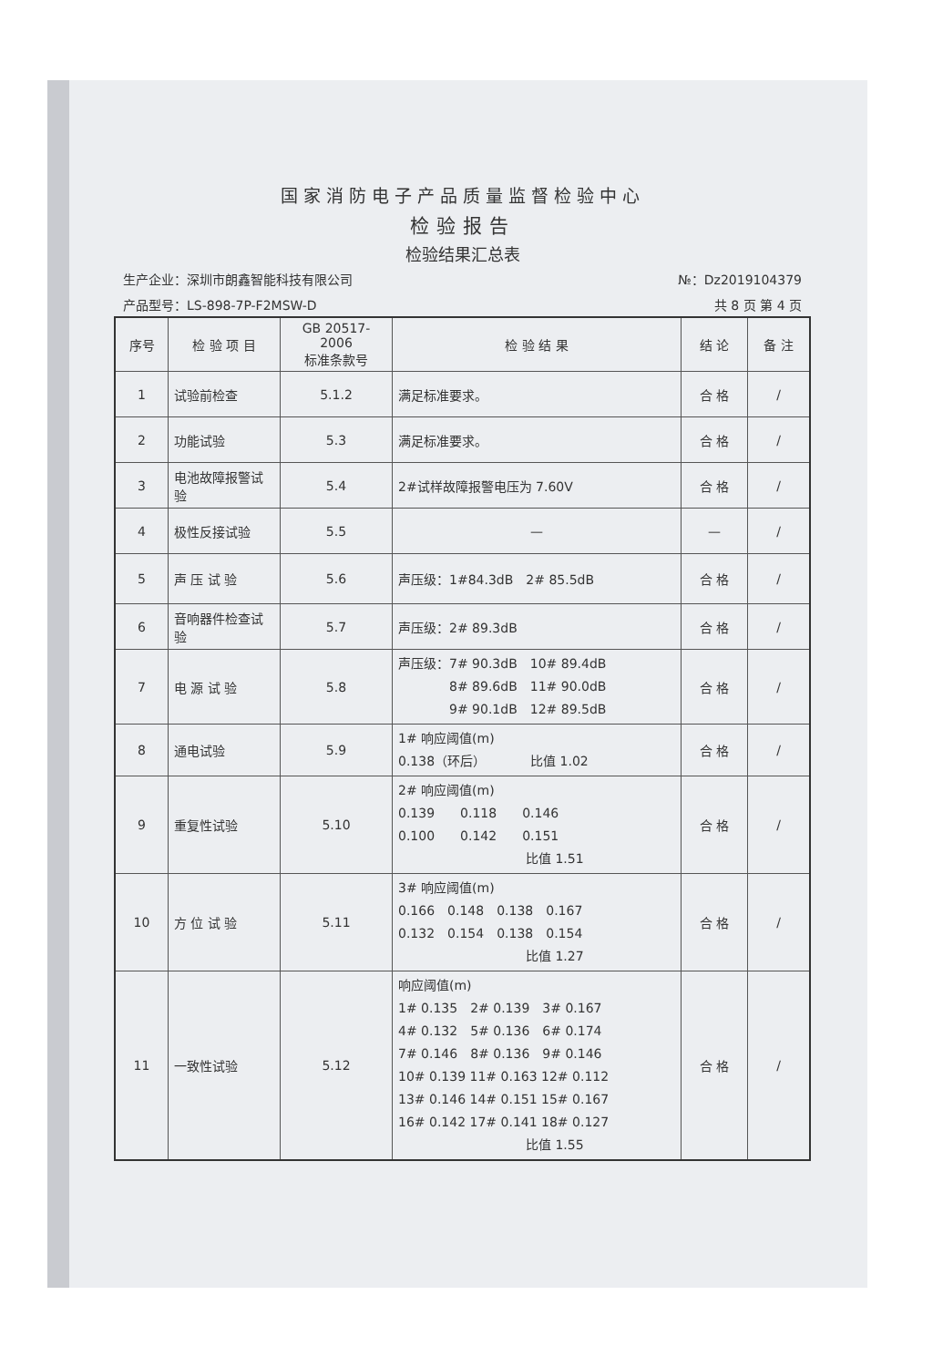国家消防电子产品质量监督检验中心
检验报告
检验结果汇总表
生产企业：深圳市朗鑫智能科技有限公司 №：Dz2019104379
产品型号：LS-898-7P-F2MSW-D 共 8 页 第 4 页
| 序号 | 检 验 项 目 | GB 20517-2006 标准条款号 | 检 验 结 果 | 结 论 | 备 注 |
| --- | --- | --- | --- | --- | --- |
| 1 | 试验前检查 | 5.1.2 | 满足标准要求。 | 合 格 | / |
| 2 | 功能试验 | 5.3 | 满足标准要求。 | 合 格 | / |
| 3 | 电池故障报警试验 | 5.4 | 2#试样故障报警电压为 7.60V | 合 格 | / |
| 4 | 极性反接试验 | 5.5 | — | — | / |
| 5 | 声 压 试 验 | 5.6 | 声压级：1#84.3dB 2# 85.5dB | 合 格 | / |
| 6 | 音响器件检查试验 | 5.7 | 声压级：2# 89.3dB | 合 格 | / |
| 7 | 电 源 试 验 | 5.8 | 声压级：7# 90.3dB 10# 89.4dB 8# 89.6dB 11# 90.0dB 9# 90.1dB 12# 89.5dB | 合 格 | / |
| 8 | 通电试验 | 5.9 | 1# 响应阈值(m) 0.138（环后） 比值 1.02 | 合 格 | / |
| 9 | 重复性试验 | 5.10 | 2# 响应阈值(m) 0.139 0.118 0.146 0.100 0.142 0.151 比值 1.51 | 合 格 | / |
| 10 | 方 位 试 验 | 5.11 | 3# 响应阈值(m) 0.166 0.148 0.138 0.167 0.132 0.154 0.138 0.154 比值 1.27 | 合 格 | / |
| 11 | 一致性试验 | 5.12 | 响应阈值(m) 1# 0.135 2# 0.139 3# 0.167 4# 0.132 5# 0.136 6# 0.174 7# 0.146 8# 0.136 9# 0.146 10# 0.139 11# 0.163 12# 0.112 13# 0.146 14# 0.151 15# 0.167 16# 0.142 17# 0.141 18# 0.127 比值 1.55 | 合 格 | / |